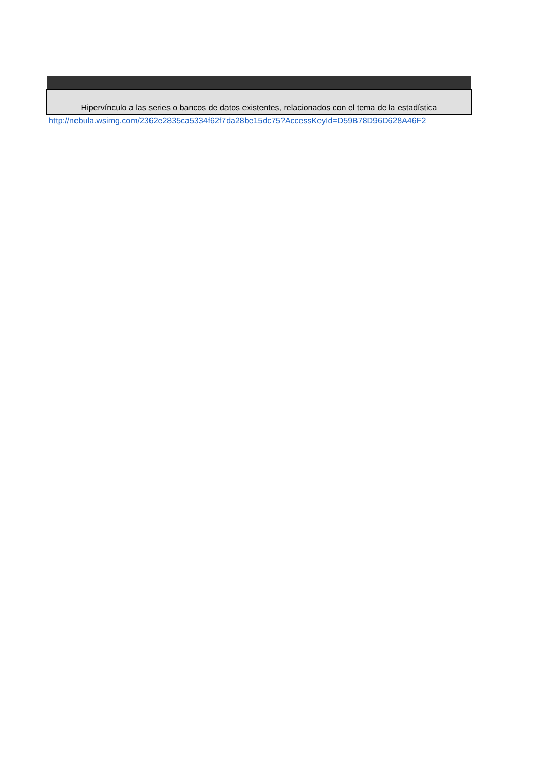| Hipervínculo a las series o bancos de datos existentes, relacionados con el tema de la estadística |
| --- |
| http://nebula.wsimg.com/2362e2835ca5334f62f7da28be15dc75?AccessKeyId=D59B78D96D628A46F2 |